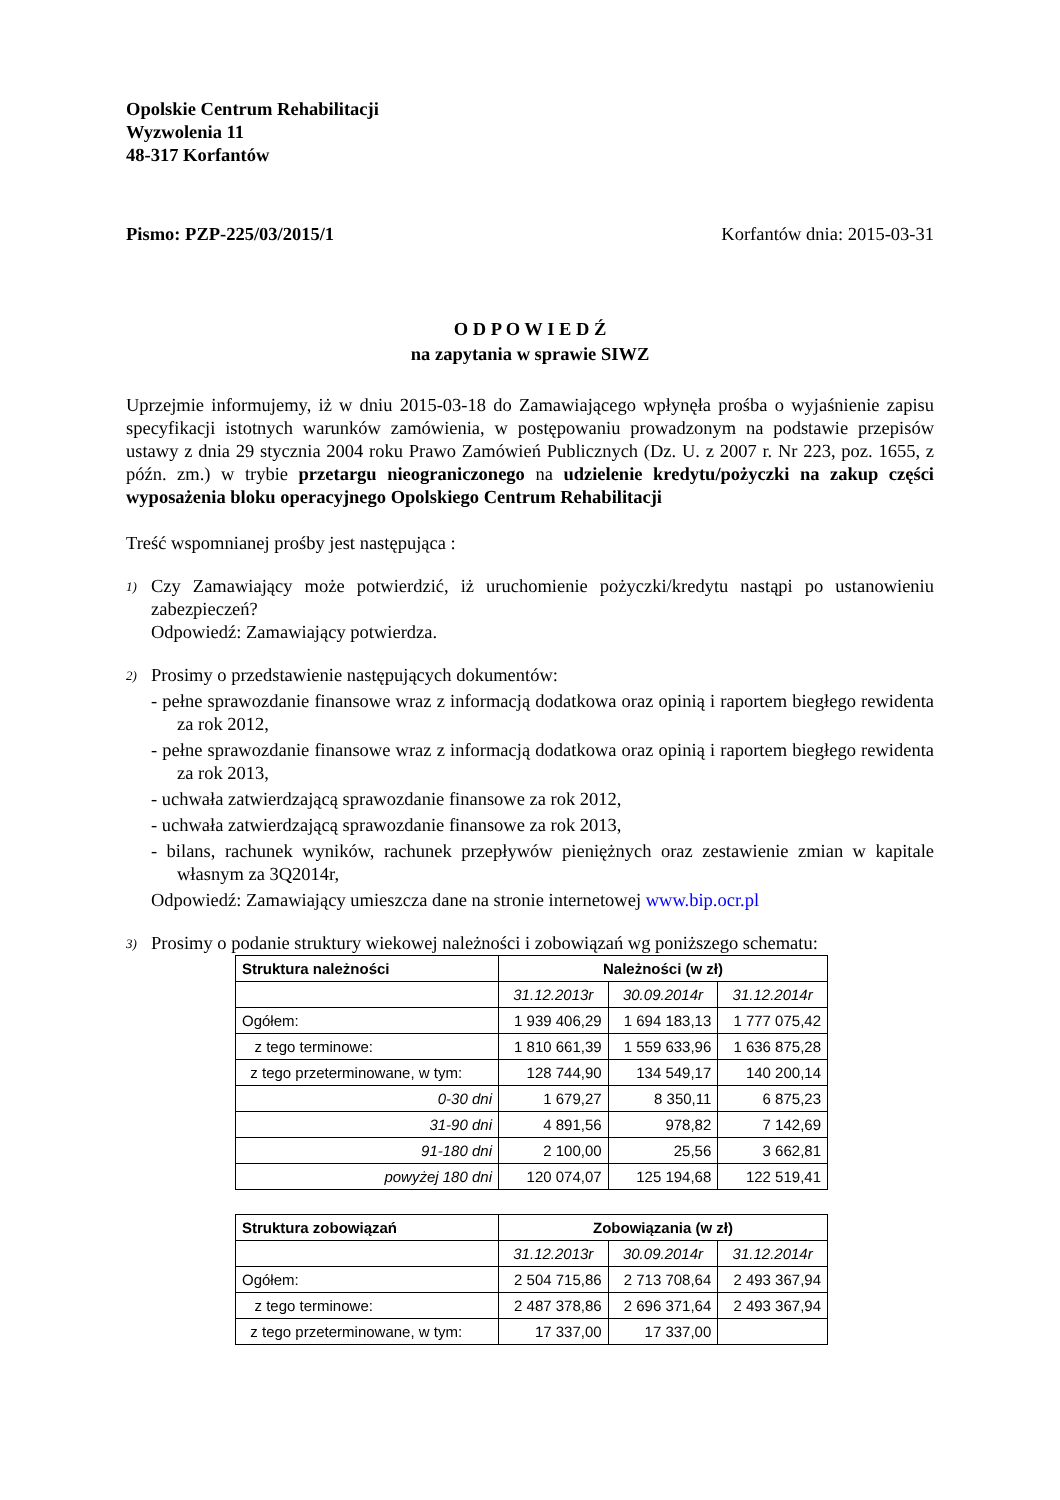Opolskie Centrum Rehabilitacji
Wyzwolenia 11
48-317 Korfantów
Pismo: PZP-225/03/2015/1 Korfantów dnia: 2015-03-31
O D P O W I E D Ź
na zapytania w sprawie SIWZ
Uprzejmie informujemy, iż w dniu 2015-03-18 do Zamawiającego wpłynęła prośba o wyjaśnienie zapisu specyfikacji istotnych warunków zamówienia, w postępowaniu prowadzonym na podstawie przepisów ustawy z dnia 29 stycznia 2004 roku Prawo Zamówień Publicznych (Dz. U. z 2007 r. Nr 223, poz. 1655, z późn. zm.) w trybie przetargu nieograniczonego na udzielenie kredytu/pożyczki na zakup części wyposażenia bloku operacyjnego Opolskiego Centrum Rehabilitacji
Treść wspomnianej prośby jest następująca :
1)
Czy Zamawiający może potwierdzić, iż uruchomienie pożyczki/kredytu nastąpi po ustanowieniu zabezpieczeń?
Odpowiedź: Zamawiający potwierdza.
2)
Prosimy o przedstawienie następujących dokumentów:
- pełne sprawozdanie finansowe wraz z informacją dodatkowa oraz opinią i raportem biegłego rewidenta za rok 2012,
- pełne sprawozdanie finansowe wraz z informacją dodatkowa oraz opinią i raportem biegłego rewidenta za rok 2013,
- uchwała zatwierdzającą sprawozdanie finansowe za rok 2012,
- uchwała zatwierdzającą sprawozdanie finansowe za rok 2013,
- bilans, rachunek wyników, rachunek przepływów pieniężnych oraz zestawienie zmian w kapitale własnym za 3Q2014r,
Odpowiedź: Zamawiający umieszcza dane na stronie internetowej www.bip.ocr.pl
3)
Prosimy o podanie struktury wiekowej należności i zobowiązań wg poniższego schematu:
| Struktura należności | Należności (w zł) | | |
| --- | --- | --- | --- |
| | 31.12.2013r | 30.09.2014r | 31.12.2014r |
| Ogółem: | 1 939 406,29 | 1 694 183,13 | 1 777 075,42 |
| z tego terminowe: | 1 810 661,39 | 1 559 633,96 | 1 636 875,28 |
| z tego przeterminowane, w tym: | 128 744,90 | 134 549,17 | 140 200,14 |
| 0-30 dni | 1 679,27 | 8 350,11 | 6 875,23 |
| 31-90 dni | 4 891,56 | 978,82 | 7 142,69 |
| 91-180 dni | 2 100,00 | 25,56 | 3 662,81 |
| powyżej 180 dni | 120 074,07 | 125 194,68 | 122 519,41 |
| Struktura zobowiązań | Zobowiązania (w zł) | | |
| --- | --- | --- | --- |
| | 31.12.2013r | 30.09.2014r | 31.12.2014r |
| Ogółem: | 2 504 715,86 | 2 713 708,64 | 2 493 367,94 |
| z tego terminowe: | 2 487 378,86 | 2 696 371,64 | 2 493 367,94 |
| z tego przeterminowane, w tym: | 17 337,00 | 17 337,00 | |